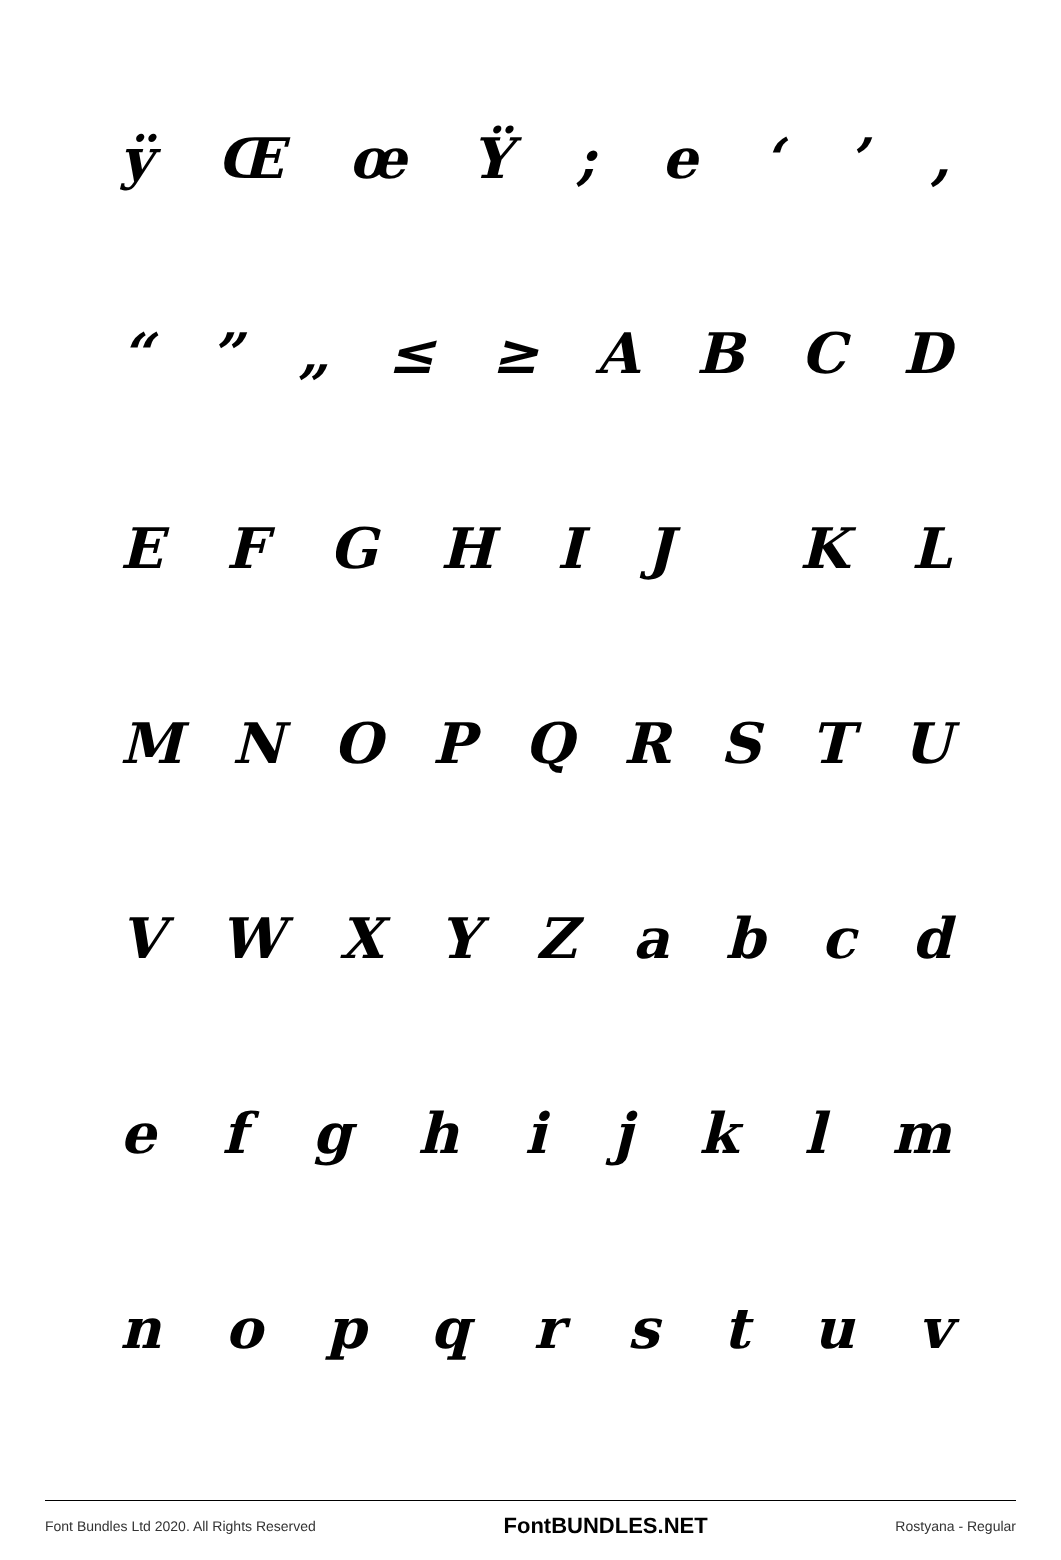ÿ Œ œ Ÿ ; e ‘ ’ ,
“ ” „ ≤ ≥ A B C D
E F G H I J K L
M N O P Q R S T U
V W X Y Z a b c d
e f g h i j k l m
n o p q r s t u v
Font Bundles Ltd 2020. All Rights Reserved FontBUNDLES.NET Rostyana - Regular